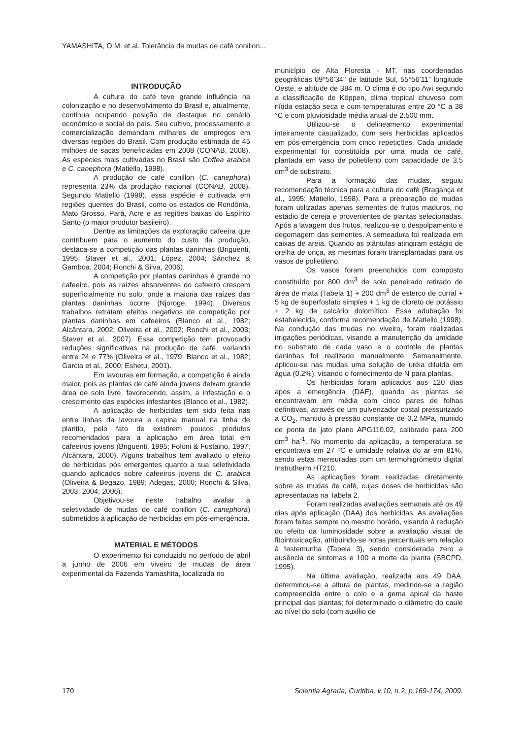YAMASHITA, O.M. et al. Tolerância de mudas de café conillon...
INTRODUÇÃO
A cultura do café teve grande influência na colonização e no desenvolvimento do Brasil e, atualmente, continua ocupando posição de destaque no cenário econômico e social do país. Seu cultivo, processamento e comercialização demandam milhares de empregos em diversas regiões do Brasil. Com produção estimada de 45 milhões de sacas beneficiadas em 2008 (CONAB, 2008). As espécies mais cultivadas no Brasil são Coffea arabica e C. canephora (Matiello, 1998).
A produção de café conillon (C. canephora) representa 23% da produção nacional (CONAB, 2008). Segundo Matiello (1998), essa espécie é cultivada em regiões quentes do Brasil, como os estados de Rondônia, Mato Grosso, Pará, Acre e as regiões baixas do Espírito Santo (o maior produtor basileiro).
Dentre as limitações da exploração cafeeira que contribuem para o aumento do custo da produção, destaca-se a competição das plantas daninhas (Briguenti, 1995; Staver et al., 2001; López, 2004; Sánchez & Gamboa, 2004; Ronchi & Silva, 2006).
A competição por plantas daninhas é grande no cafeeiro, pois as raízes absorventes do cafeeiro crescem superficialmente no solo, onde a maioria das raízes das plantas daninhas ocorre (Njoroge, 1994). Diversos trabalhos retratam efeitos negativos de competição por plantas daninhas em cafeeiros (Blanco et al., 1982; Alcântara, 2002; Oliveira et al., 2002; Ronchi et al., 2003; Staver et al., 2007). Essa competição tem provocado reduções significativas na produção de café, variando entre 24 e 77% (Oliveira et al., 1979; Blanco et al., 1982; Garcia et al., 2000; Eshetu, 2001).
Em lavouras em formação, a competição é ainda maior, pois as plantas de café ainda jovens deixam grande área de solo livre, favorecendo, assim, a infestação e o crescimento das espécies infestantes (Blanco et al., 1982).
A aplicação de herbicidas tem sido feita nas entre linhas da lavoura e capina manual na linha de plantio, pelo fato de existirem poucos produtos recomendados para a aplicação em área total em cafeeiros jovens (Briguenti, 1995; Foloni & Fustaino, 1997; Alcântara, 2000). Alguns trabalhos tem avaliado o efeito de herbicidas pós emergentes quanto a sua seletividade quando aplicados sobre cafeeiros jovens de C. arabica (Oliveira & Begazo, 1989; Adegas, 2000; Ronchi & Silva, 2003; 2004; 2006).
Objetivou-se neste trabalho avaliar a seletividade de mudas de café conillon (C. canephora) submetidos à aplicação de herbicidas em pós-emergência.
MATERIAL E MÉTODOS
O experimento foi conduzido no período de abril a junho de 2006 em viveiro de mudas de área experimental da Fazenda Yamashita, localizada no
município de Alta Floresta - MT, nas coordenadas geográficas 09°56’34" de latitude Sul, 55°56’11" longitude Oeste, e altitude de 384 m. O clima é do tipo Awi segundo a classificação de Köppen, clima tropical chuvoso com nítida estação seca e com temperaturas entre 20 °C a 38 °C e com pluviosidade média anual de 2.500 mm.
Utilizou-se o delineamento experimental inteiramente casualizado, com seis herbicidas aplicados em pós-emergência com cinco repetições. Cada unidade experimental foi constituída por uma muda de café, plantada em vaso de polietileno com capacidade de 3,5 dm<sup>3</sup> de substrato.
Para a formação das mudas, seguiu recomendação técnica para a cultura do café (Bragança et al., 1995; Matiello, 1998). Para a preparação de mudas foram utilizadas apenas sementes de frutos maduros, no estádio de cereja e provenientes de plantas selecionadas. Após a lavagem dos frutos, realizou-se o despolpamento e degomagem das sementes. A semeadura foi realizada em caixas de areia. Quando as plântulas atingiram estágio de orelha de onça, as mesmas foram transplantadas para os vasos de polietileno.
Os vasos foram preenchidos com composto constituído por 800 dm<sup>3</sup> de solo peneirado retirado de área de mata (Tabela 1) + 200 dm<sup>3</sup> de esterco de curral + 5 kg de superfosfato simples + 1 kg de cloreto de potássio + 2 kg de calcário dolomítico. Essa adubação foi estabelecida, conforma recomendação de Matiello (1998). Na condução das mudas no viveiro, foram realizadas irrigações periódicas, visando a manutenção da umidade no substrato de cada vaso e o controle de plantas daninhas foi realizado manualmente. Semanalmente, aplicou-se nas mudas uma solução de uréia diluída em água (0,2%), visando o fornecimento de N para plantas.
Os herbicidas foram aplicados aos 120 dias após a emergência (DAE), quando as plantas se encontravam em média com cinco pares de folhas definitivas, através de um pulverizador costal pressurizado a CO<sub>2</sub>, mantido à pressão constante de 0,2 MPa, munido de ponta de jato plano APG110.02, calibrado para 200 dm<sup>3</sup> ha<sup>-1</sup>. No momento da aplicação, a temperatura se encontrava em 27 ºC e umidade relativa do ar em 81%, sendo estas mensuradas com um termohigrômetro digital Instrutherm HT210.
As aplicações foram realizadas diretamente sobre as mudas de café, cujas doses de herbicidas são apresentadas na Tabela 2.
Foram realizadas avaliações semanais até os 49 dias após aplicação (DAA) dos herbicidas. As avaliações foram feitas sempre no mesmo horário, visando à redução do efeito da luminosidade sobre a avaliação visual de fitointoxicação, atribuindo-se notas percentuais em relação à testemunha (Tabela 3), sendo considerada zero a ausência de sintomas e 100 a morte da planta (SBCPD, 1995).
Na última avaliação, realizada aos 49 DAA, determinou-se a altura de plantas, medindo-se a região compreendida entre o colo e a gema apical da haste principal das plantas; foi determinado o diâmetro do caule ao nível do solo (com auxílio de
170 Scientia Agraria, Curitiba, v.10, n.2, p.169-174, 2009.